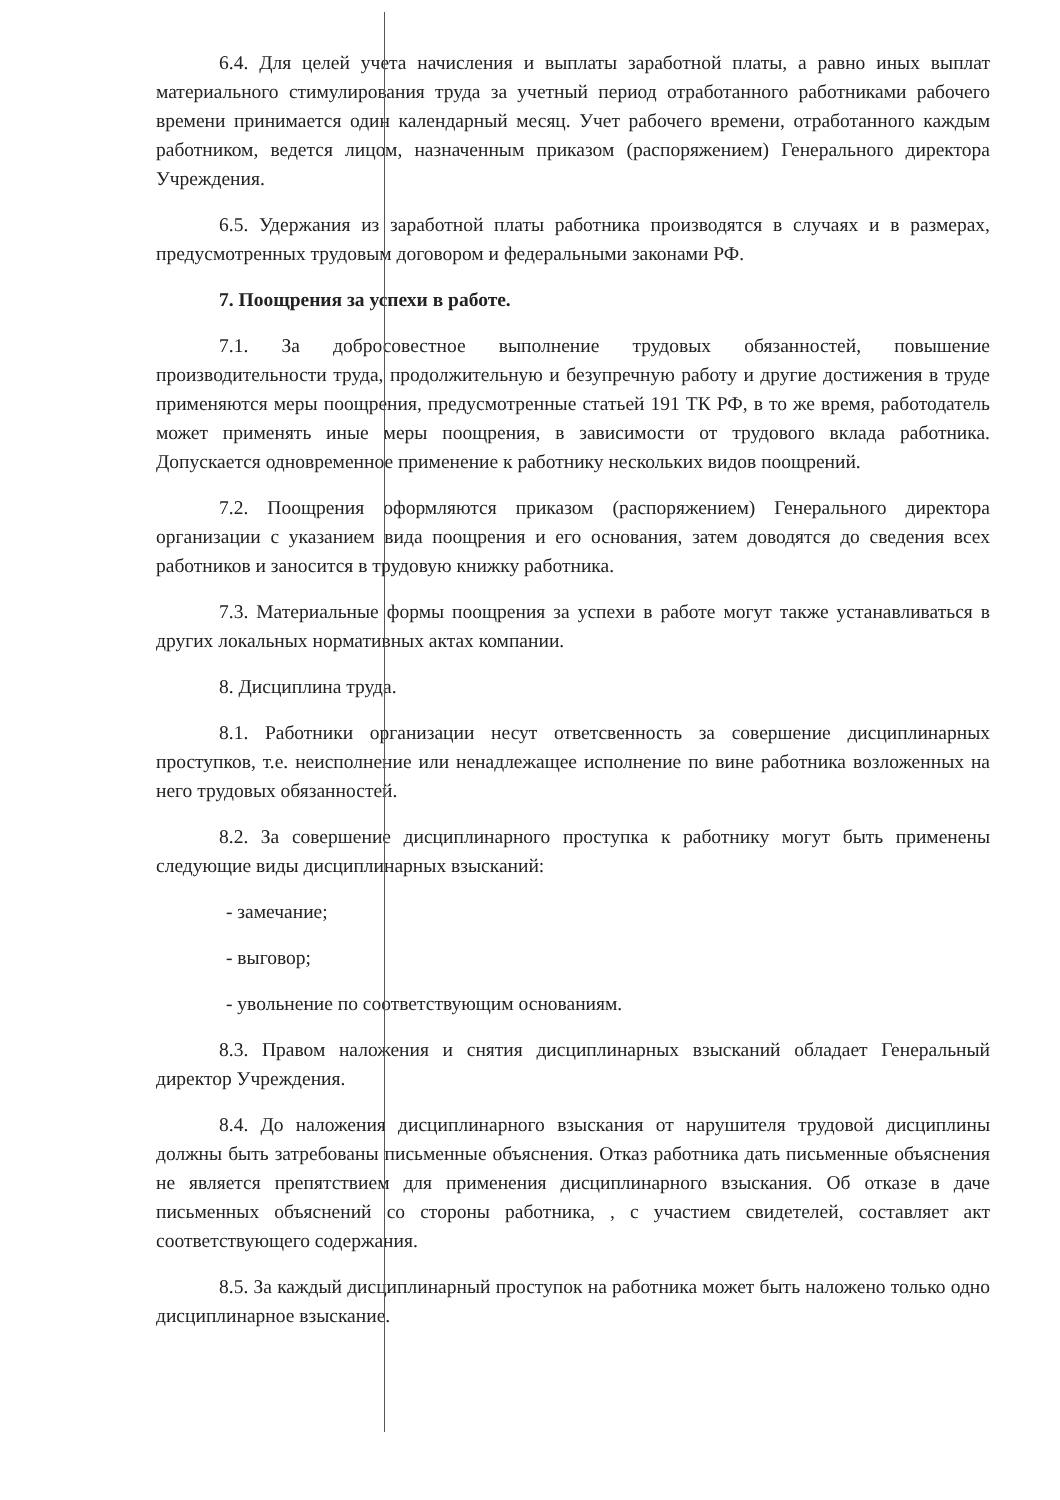6.4. Для целей учета начисления и выплаты заработной платы, а равно иных выплат материального стимулирования труда за учетный период отработанного работниками рабочего времени принимается один календарный месяц. Учет рабочего времени, отработанного каждым работником, ведется лицом, назначенным приказом (распоряжением) Генерального директора Учреждения.
6.5. Удержания из заработной платы работника производятся в случаях и в размерах, предусмотренных трудовым договором и федеральными законами РФ.
7. Поощрения за успехи в работе.
7.1. За добросовестное выполнение трудовых обязанностей, повышение производительности труда, продолжительную и безупречную работу и другие достижения в труде применяются меры поощрения, предусмотренные статьей 191 ТК РФ, в то же время, работодатель может применять иные меры поощрения, в зависимости от трудового вклада работника. Допускается одновременное применение к работнику нескольких видов поощрений.
7.2. Поощрения оформляются приказом (распоряжением) Генерального директора организации с указанием вида поощрения и его основания, затем доводятся до сведения всех работников и заносится в трудовую книжку работника.
7.3. Материальные формы поощрения за успехи в работе могут также устанавливаться в других локальных нормативных актах компании.
8. Дисциплина труда.
8.1. Работники организации несут ответсвенность за совершение дисциплинарных проступков, т.е. неисполнение или ненадлежащее исполнение по вине работника возложенных на него трудовых обязанностей.
8.2. За совершение дисциплинарного проступка к работнику могут быть применены следующие виды дисциплинарных взысканий:
- замечание;
- выговор;
- увольнение по соответствующим основаниям.
8.3. Правом наложения и снятия дисциплинарных взысканий обладает Генеральный директор Учреждения.
8.4. До наложения дисциплинарного взыскания от нарушителя трудовой дисциплины должны быть затребованы письменные объяснения. Отказ работника дать письменные объяснения не является препятствием для применения дисциплинарного взыскания. Об отказе в даче письменных объяснений со стороны работника, , с участием свидетелей, составляет акт соответствующего содержания.
8.5. За каждый дисциплинарный проступок на работника может быть наложено только одно дисциплинарное взыскание.